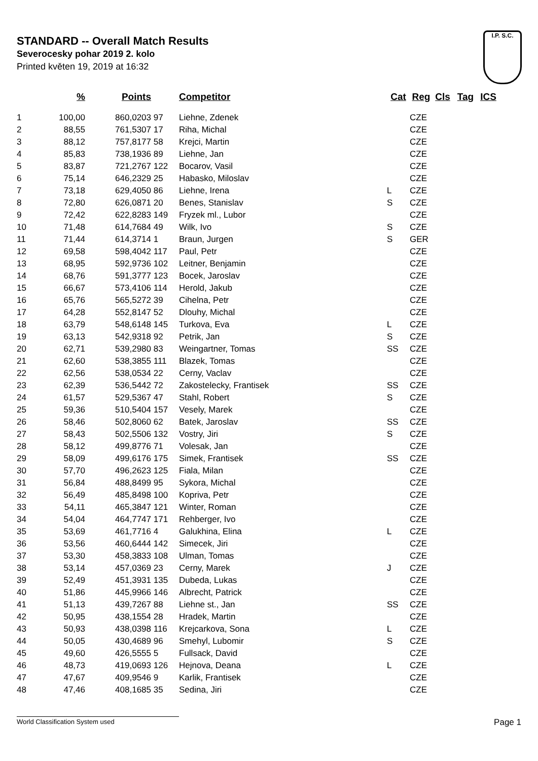STANDARD -- Overall Match Results
Severocesky pohar 2019 2. kolo
Printed květen 19, 2019 at 16:32
I.P. S.C.
| | % | Points | | Competitor | Cat | Reg | Cls | Tag | ICS |
| --- | --- | --- | --- | --- | --- | --- | --- | --- | --- |
| 1 | 100,00 | 860,0203 | 97 | Liehne, Zdenek | | CZE | | | |
| 2 | 88,55 | 761,5307 | 17 | Riha, Michal | | CZE | | | |
| 3 | 88,12 | 757,8177 | 58 | Krejci, Martin | | CZE | | | |
| 4 | 85,83 | 738,1936 | 89 | Liehne, Jan | | CZE | | | |
| 5 | 83,87 | 721,2767 | 122 | Bocarov, Vasil | | CZE | | | |
| 6 | 75,14 | 646,2329 | 25 | Habasko, Miloslav | | CZE | | | |
| 7 | 73,18 | 629,4050 | 86 | Liehne, Irena | L | CZE | | | |
| 8 | 72,80 | 626,0871 | 20 | Benes, Stanislav | S | CZE | | | |
| 9 | 72,42 | 622,8283 | 149 | Fryzek ml., Lubor | | CZE | | | |
| 10 | 71,48 | 614,7684 | 49 | Wilk, Ivo | S | CZE | | | |
| 11 | 71,44 | 614,3714 | 1 | Braun, Jurgen | S | GER | | | |
| 12 | 69,58 | 598,4042 | 117 | Paul, Petr | | CZE | | | |
| 13 | 68,95 | 592,9736 | 102 | Leitner, Benjamin | | CZE | | | |
| 14 | 68,76 | 591,3777 | 123 | Bocek, Jaroslav | | CZE | | | |
| 15 | 66,67 | 573,4106 | 114 | Herold, Jakub | | CZE | | | |
| 16 | 65,76 | 565,5272 | 39 | Cihelna, Petr | | CZE | | | |
| 17 | 64,28 | 552,8147 | 52 | Dlouhy, Michal | | CZE | | | |
| 18 | 63,79 | 548,6148 | 145 | Turkova, Eva | L | CZE | | | |
| 19 | 63,13 | 542,9318 | 92 | Petrik, Jan | S | CZE | | | |
| 20 | 62,71 | 539,2980 | 83 | Weingartner, Tomas | SS | CZE | | | |
| 21 | 62,60 | 538,3855 | 111 | Blazek, Tomas | | CZE | | | |
| 22 | 62,56 | 538,0534 | 22 | Cerny, Vaclav | | CZE | | | |
| 23 | 62,39 | 536,5442 | 72 | Zakostelecky, Frantisek | SS | CZE | | | |
| 24 | 61,57 | 529,5367 | 47 | Stahl, Robert | S | CZE | | | |
| 25 | 59,36 | 510,5404 | 157 | Vesely, Marek | | CZE | | | |
| 26 | 58,46 | 502,8060 | 62 | Batek, Jaroslav | SS | CZE | | | |
| 27 | 58,43 | 502,5506 | 132 | Vostry, Jiri | S | CZE | | | |
| 28 | 58,12 | 499,8776 | 71 | Volesak, Jan | | CZE | | | |
| 29 | 58,09 | 499,6176 | 175 | Simek, Frantisek | SS | CZE | | | |
| 30 | 57,70 | 496,2623 | 125 | Fiala, Milan | | CZE | | | |
| 31 | 56,84 | 488,8499 | 95 | Sykora, Michal | | CZE | | | |
| 32 | 56,49 | 485,8498 | 100 | Kopriva, Petr | | CZE | | | |
| 33 | 54,11 | 465,3847 | 121 | Winter, Roman | | CZE | | | |
| 34 | 54,04 | 464,7747 | 171 | Rehberger, Ivo | | CZE | | | |
| 35 | 53,69 | 461,7716 | 4 | Galukhina, Elina | L | CZE | | | |
| 36 | 53,56 | 460,6444 | 142 | Simecek, Jiri | | CZE | | | |
| 37 | 53,30 | 458,3833 | 108 | Ulman, Tomas | | CZE | | | |
| 38 | 53,14 | 457,0369 | 23 | Cerny, Marek | J | CZE | | | |
| 39 | 52,49 | 451,3931 | 135 | Dubeda, Lukas | | CZE | | | |
| 40 | 51,86 | 445,9966 | 146 | Albrecht, Patrick | | CZE | | | |
| 41 | 51,13 | 439,7267 | 88 | Liehne st., Jan | SS | CZE | | | |
| 42 | 50,95 | 438,1554 | 28 | Hradek, Martin | | CZE | | | |
| 43 | 50,93 | 438,0398 | 116 | Krejcarkova, Sona | L | CZE | | | |
| 44 | 50,05 | 430,4689 | 96 | Smehyl, Lubomir | S | CZE | | | |
| 45 | 49,60 | 426,5555 | 5 | Fullsack, David | | CZE | | | |
| 46 | 48,73 | 419,0693 | 126 | Hejnova, Deana | L | CZE | | | |
| 47 | 47,67 | 409,9546 | 9 | Karlik, Frantisek | | CZE | | | |
| 48 | 47,46 | 408,1685 | 35 | Sedina, Jiri | | CZE | | | |
World Classification System used Page 1